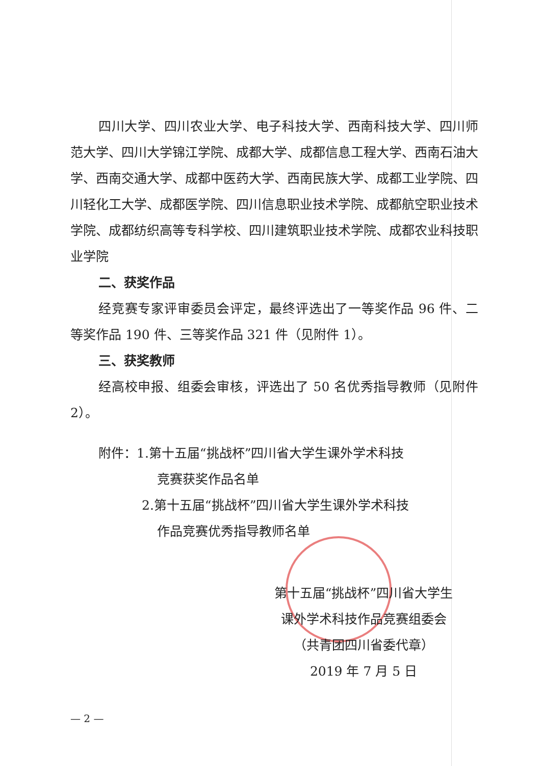四川大学、四川农业大学、电子科技大学、西南科技大学、四川师范大学、四川大学锦江学院、成都大学、成都信息工程大学、西南石油大学、西南交通大学、成都中医药大学、西南民族大学、成都工业学院、四川轻化工大学、成都医学院、四川信息职业技术学院、成都航空职业技术学院、成都纺织高等专科学校、四川建筑职业技术学院、成都农业科技职业学院
二、获奖作品
经竞赛专家评审委员会评定，最终评选出了一等奖作品 96 件、二等奖作品 190 件、三等奖作品 321 件（见附件 1）。
三、获奖教师
经高校申报、组委会审核，评选出了 50 名优秀指导教师（见附件 2）。
附件：1.第十五届“挑战杯”四川省大学生课外学术科技
竞赛获奖作品名单
2.第十五届“挑战杯”四川省大学生课外学术科技
作品竞赛优秀指导教师名单
第十五届“挑战杯”四川省大学生
课外学术科技作品竞赛组委会
（共青团四川省委代章）
2019 年 7 月 5 日
— 2 —